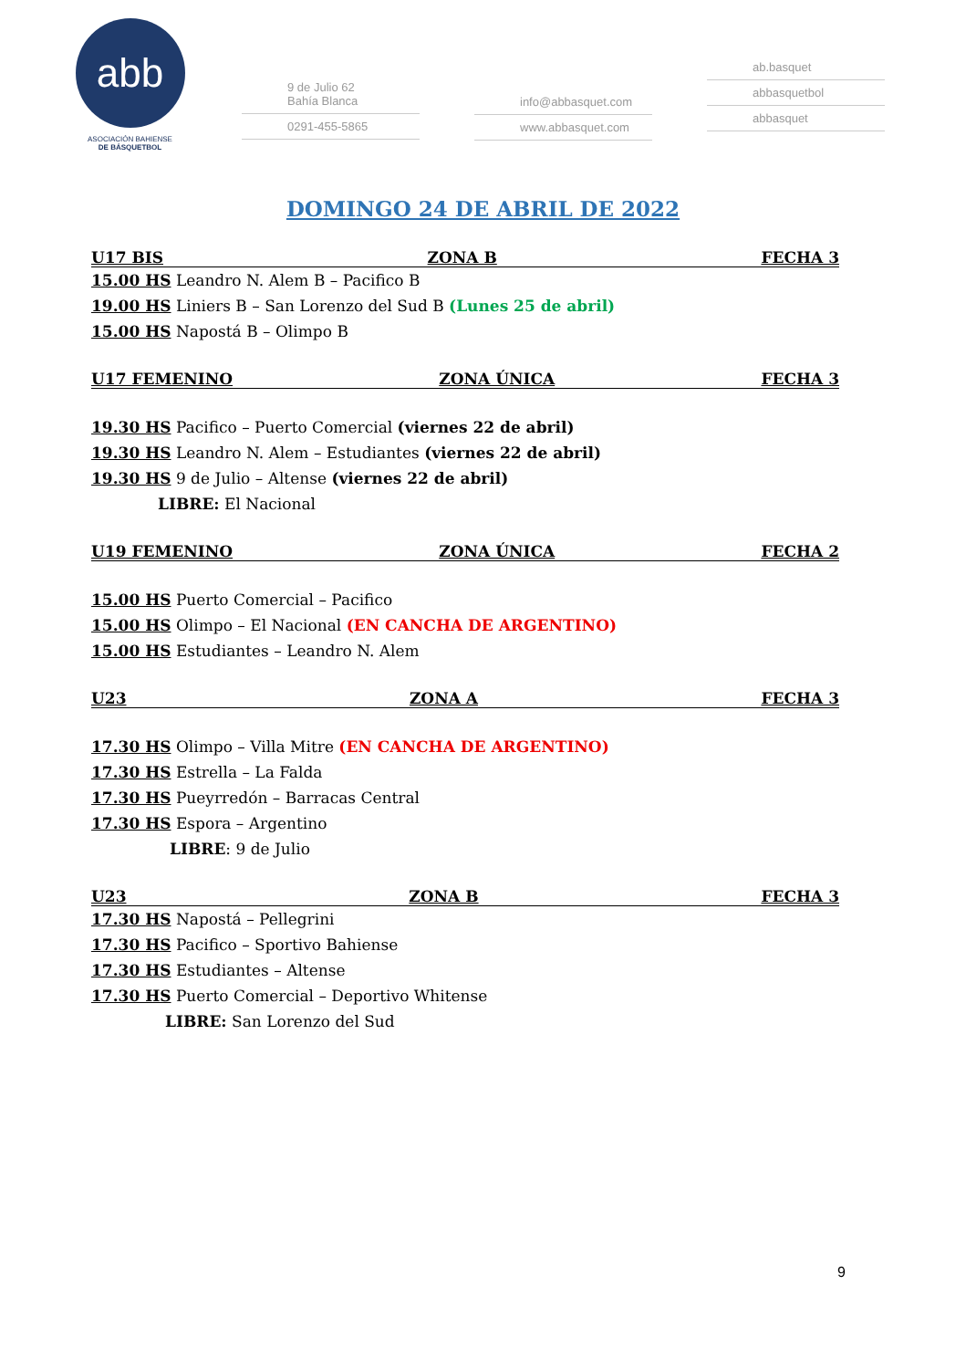abb
ASOCIACIÓN BAHIENSE
DE BÁSQUETBOL
9 de Julio 62
Bahía Blanca
0291-455-5865
info@abbasquet.com
www.abbasquet.com
ab.basquet
abbasquetbol
abbasquet
DOMINGO 24 DE ABRIL DE 2022
U17 BIS ZONA B FECHA 3
15.00 HS Leandro N. Alem B – Pacifico B
19.00 HS Liniers B – San Lorenzo del Sud B (Lunes 25 de abril)
15.00 HS Napostá B – Olimpo B
U17 FEMENINO ZONA ÚNICA FECHA 3
19.30 HS Pacifico – Puerto Comercial (viernes 22 de abril)
19.30 HS Leandro N. Alem – Estudiantes (viernes 22 de abril)
19.30 HS 9 de Julio – Altense (viernes 22 de abril)
LIBRE: El Nacional
U19 FEMENINO ZONA ÚNICA FECHA 2
15.00 HS Puerto Comercial – Pacifico
15.00 HS Olimpo – El Nacional (EN CANCHA DE ARGENTINO)
15.00 HS Estudiantes – Leandro N. Alem
U23 ZONA A FECHA 3
17.30 HS Olimpo – Villa Mitre (EN CANCHA DE ARGENTINO)
17.30 HS Estrella – La Falda
17.30 HS Pueyrredón – Barracas Central
17.30 HS Espora – Argentino
LIBRE: 9 de Julio
U23 ZONA B FECHA 3
17.30 HS Napostá – Pellegrini
17.30 HS Pacifico – Sportivo Bahiense
17.30 HS Estudiantes – Altense
17.30 HS Puerto Comercial – Deportivo Whitense
LIBRE: San Lorenzo del Sud
9